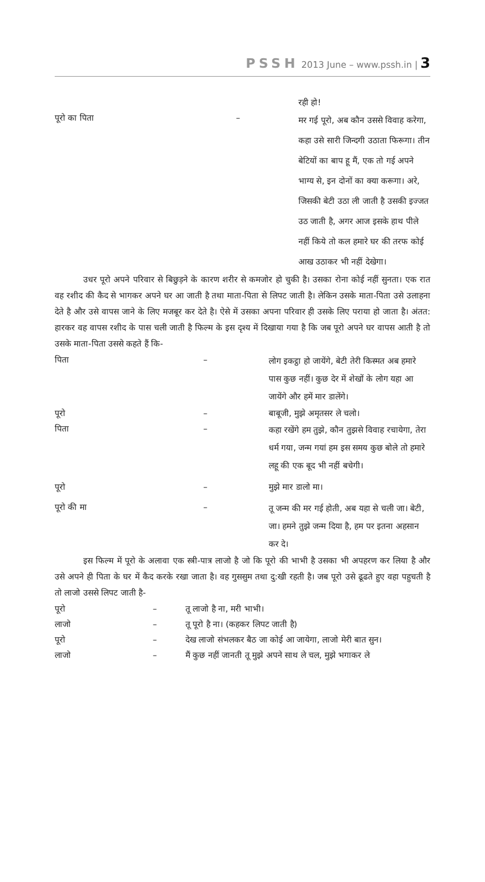PSSH 2013 June – www.pssh.in | 3
रही हो!
पूरो का पिता –
मर गई पूरो, अब कौन उससे विवाह करेगा, कहा उसे सारी जिन्दगी उठाता फिरूगा। तीन बेटियों का बाप हू मैं, एक तो गई अपने भाग्य से, इन दोनों का क्या करूगा। अरे, जिसकी बेटी उठा ली जाती है उसकी इज्जत उठ जाती है, अगर आज इसके हाथ पीले नहीं किये तो कल हमारे घर की तरफ कोई आख उठाकर भी नहीं देखेगा।
उधर पूरो अपने परिवार से बिछुड़ने के कारण शरीर से कमजोर हो चुकी है। उसका रोना कोई नहीं सुनता। एक रात वह रशीद की कैद से भागकर अपने घर आ जाती है तथा माता-पिता से लिपट जाती है। लेकिन उसके माता-पिता उसे उलाहना देते है और उसे वापस जाने के लिए मजबूर कर देते है। ऐसे में उसका अपना परिवार ही उसके लिए पराया हो जाता है। अंतत: हारकर वह वापस रशीद के पास चली जाती है फिल्म के इस दृश्य में दिखाया गया है कि जब पूरो अपने घर वापस आती है तो उसके माता-पिता उससे कहते हैं कि-
पिता –
लोग इकट्ठा हो जायेंगे, बेटी तेरी किस्मत अब हमारे पास कुछ नहीं। कुछ देर में शेखों के लोग यहा आ जायेंगे और हमें मार डालेंगे।
पूरो – बाबूजी, मुझे अमृतसर ले चलो।
पिता –
कहा रखेंगे हम तुझे, कौन तुझसे विवाह रचायेगा, तेरा धर्म गया, जन्म गयां हम इस समय कुछ बोले तो हमारे लहू की एक बूद भी नहीं बचेगी।
पूरो – मुझे मार डालो मा।
पूरो की मा –
तू जन्म की मर गई होती, अब यहा से चली जा। बेटी, जा। हमने तुझे जन्म दिया है, हम पर इतना अहसान कर दे।
इस फिल्म में पूरो के अलावा एक स्त्री-पात्र लाजो है जो कि पूरो की भाभी है उसका भी अपहरण कर लिया है और उसे अपने ही पिता के घर में कैद करके रखा जाता है। वह गुससुम तथा दु:खी रहती है। जब पूरो उसे ढूढते हुए वहा पहुचती है तो लाजो उससे लिपट जाती है-
पूरो – तू लाजो है ना, मरी भाभी।
लाजो – तू पूरो है ना। (कहकर लिपट जाती है)
पूरो – देख लाजो संभलकर बैठ जा कोई आ जायेगा, लाजो मेरी बात सुन।
लाजो – मैं कुछ नहीं जानती तू मुझे अपने साथ ले चल, मुझे भगाकर ले